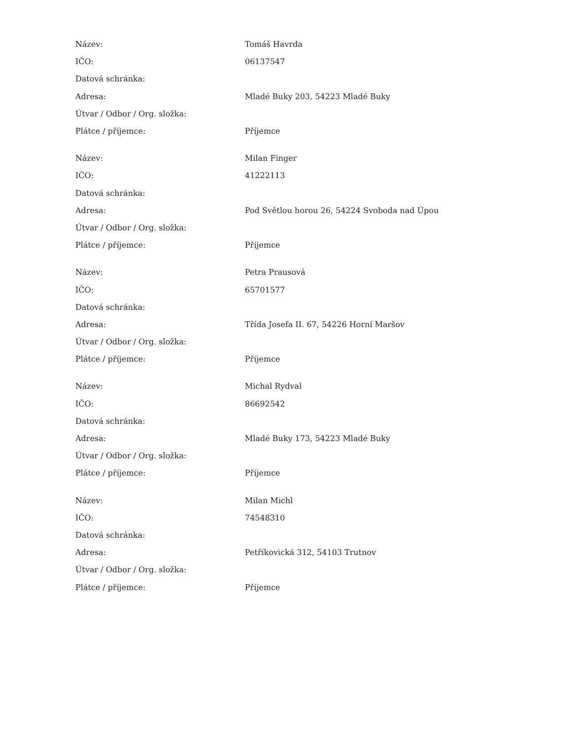| Název: | Tomáš Havrda |
| IČO: | 06137547 |
| Datová schránka: | |
| Adresa: | Mladé Buky 203, 54223 Mladé Buky |
| Útvar / Odbor / Org. složka: | |
| Plátce / příjemce: | Příjemce |
| Název: | Milan Finger |
| IČO: | 41222113 |
| Datová schránka: | |
| Adresa: | Pod Světlou horou 26, 54224 Svoboda nad Úpou |
| Útvar / Odbor / Org. složka: | |
| Plátce / příjemce: | Příjemce |
| Název: | Petra Prausová |
| IČO: | 65701577 |
| Datová schránka: | |
| Adresa: | Třída Josefa II. 67, 54226 Horní Maršov |
| Útvar / Odbor / Org. složka: | |
| Plátce / příjemce: | Příjemce |
| Název: | Michal Rydval |
| IČO: | 86692542 |
| Datová schránka: | |
| Adresa: | Mladé Buky 173, 54223 Mladé Buky |
| Útvar / Odbor / Org. složka: | |
| Plátce / příjemce: | Příjemce |
| Název: | Milan Michl |
| IČO: | 74548310 |
| Datová schránka: | |
| Adresa: | Petříkovická 312, 54103 Trutnov |
| Útvar / Odbor / Org. složka: | |
| Plátce / příjemce: | Příjemce |